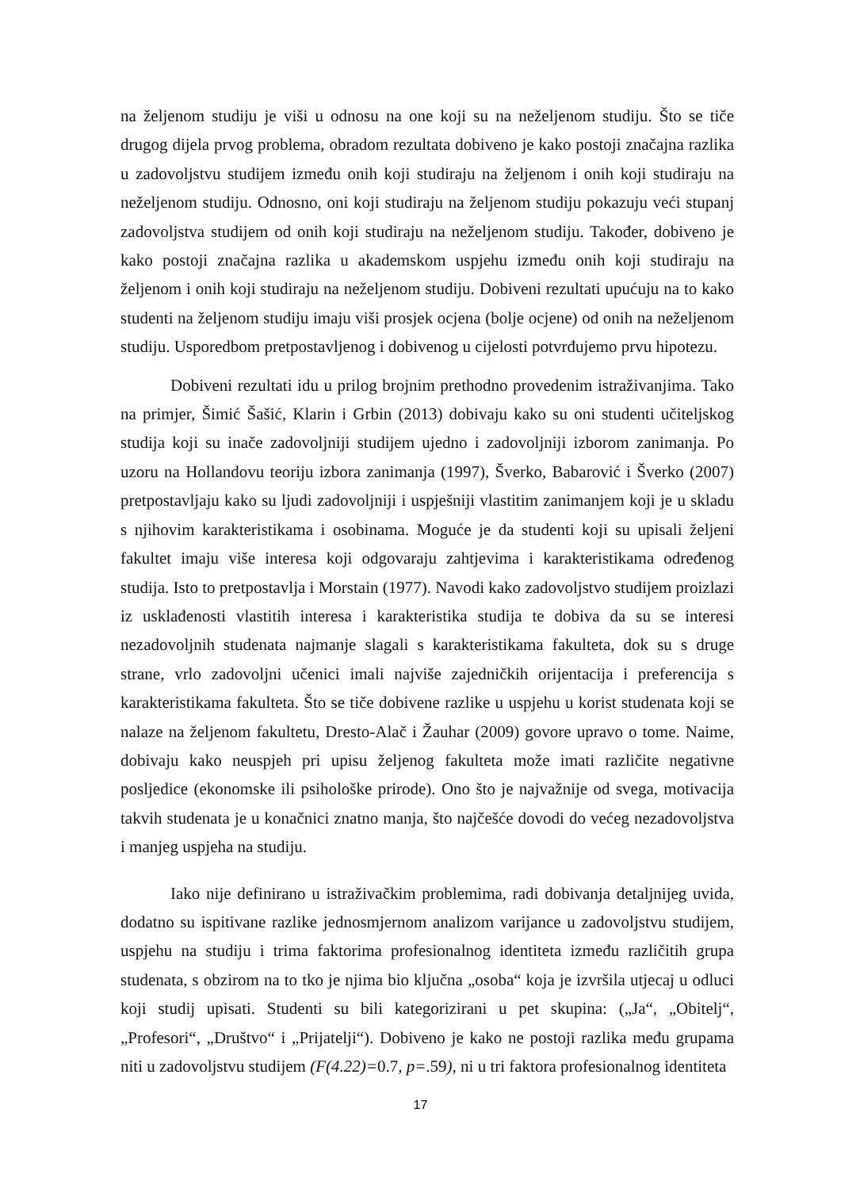na željenom studiju je viši u odnosu na one koji su na neželjenom studiju. Što se tiče drugog dijela prvog problema, obradom rezultata dobiveno je kako postoji značajna razlika u zadovoljstvu studijem između onih koji studiraju na željenom i onih koji studiraju na neželjenom studiju. Odnosno, oni koji studiraju na željenom studiju pokazuju veći stupanj zadovoljstva studijem od onih koji studiraju na neželjenom studiju. Također, dobiveno je kako postoji značajna razlika u akademskom uspjehu između onih koji studiraju na željenom i onih koji studiraju na neželjenom studiju. Dobiveni rezultati upućuju na to kako studenti na željenom studiju imaju viši prosjek ocjena (bolje ocjene) od onih na neželjenom studiju. Usporedbom pretpostavljenog i dobivenog u cijelosti potvrđujemo prvu hipotezu.
Dobiveni rezultati idu u prilog brojnim prethodno provedenim istraživanjima. Tako na primjer, Šimić Šašić, Klarin i Grbin (2013) dobivaju kako su oni studenti učiteljskog studija koji su inače zadovoljniji studijem ujedno i zadovoljniji izborom zanimanja. Po uzoru na Hollandovu teoriju izbora zanimanja (1997), Šverko, Babarović i Šverko (2007) pretpostavljaju kako su ljudi zadovoljniji i uspješniji vlastitim zanimanjem koji je u skladu s njihovim karakteristikama i osobinama. Moguće je da studenti koji su upisali željeni fakultet imaju više interesa koji odgovaraju zahtjevima i karakteristikama određenog studija. Isto to pretpostavlja i Morstain (1977). Navodi kako zadovoljstvo studijem proizlazi iz usklađenosti vlastitih interesa i karakteristika studija te dobiva da su se interesi nezadovoljnih studenata najmanje slagali s karakteristikama fakulteta, dok su s druge strane, vrlo zadovoljni učenici imali najviše zajedničkih orijentacija i preferencija s karakteristikama fakulteta. Što se tiče dobivene razlike u uspjehu u korist studenata koji se nalaze na željenom fakultetu, Dresto-Alač i Žauhar (2009) govore upravo o tome. Naime, dobivaju kako neuspjeh pri upisu željenog fakulteta može imati različite negativne posljedice (ekonomske ili psihološke prirode). Ono što je najvažnije od svega, motivacija takvih studenata je u konačnici znatno manja, što najčešće dovodi do većeg nezadovoljstva i manjeg uspjeha na studiju.
Iako nije definirano u istraživačkim problemima, radi dobivanja detaljnijeg uvida, dodatno su ispitivane razlike jednosmjernom analizom varijance u zadovoljstvu studijem, uspjehu na studiju i trima faktorima profesionalnog identiteta između različitih grupa studenata, s obzirom na to tko je njima bio ključna „osoba“ koja je izvršila utjecaj u odluci koji studij upisati. Studenti su bili kategorizirani u pet skupina: („Ja“, „Obitelj“, „Profesori“, „Društvo“ i „Prijatelji“). Dobiveno je kako ne postoji razlika među grupama niti u zadovoljstvu studijem (F(4.22)=0.7, p=.59), ni u tri faktora profesionalnog identiteta
17